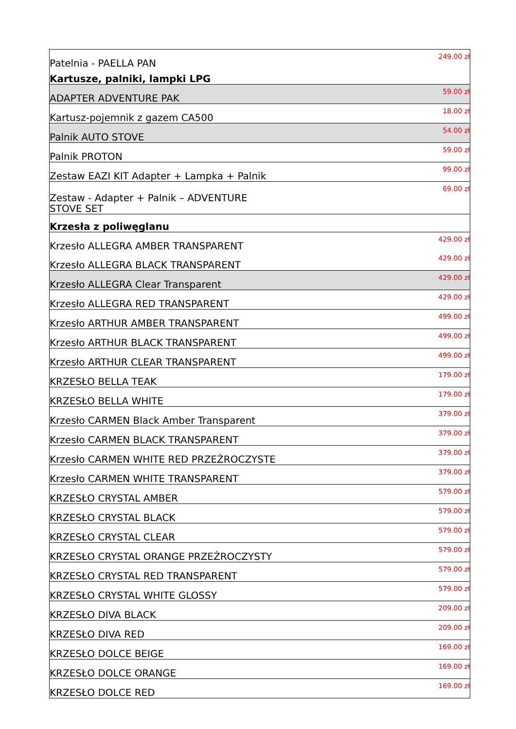| Patelnia - PAELLA PAN | 249.00 zł |
| Kartusze, palniki, lampki LPG | |
| ADAPTER ADVENTURE PAK | 59.00 zł |
| Kartusz-pojemnik z gazem CA500 | 18.00 zł |
| Palnik AUTO STOVE | 54.00 zł |
| Palnik PROTON | 59.00 zł |
| Zestaw EAZI KIT Adapter + Lampka + Palnik | 99.00 zł |
| Zestaw - Adapter + Palnik – ADVENTURE STOVE SET | 69.00 zł |
| Krzesła z poliwęglanu | |
| Krzesło ALLEGRA AMBER TRANSPARENT | 429.00 zł |
| Krzesło ALLEGRA BLACK TRANSPARENT | 429.00 zł |
| Krzesło ALLEGRA Clear Transparent | 429.00 zł |
| Krzesło ALLEGRA RED TRANSPARENT | 429.00 zł |
| Krzesło ARTHUR AMBER TRANSPARENT | 499.00 zł |
| Krzesło ARTHUR BLACK TRANSPARENT | 499.00 zł |
| Krzesło ARTHUR CLEAR TRANSPARENT | 499.00 zł |
| KRZESŁO BELLA TEAK | 179.00 zł |
| KRZESŁO BELLA WHITE | 179.00 zł |
| Krzesło CARMEN Black Amber Transparent | 379.00 zł |
| Krzesło CARMEN BLACK TRANSPARENT | 379.00 zł |
| Krzesło CARMEN WHITE RED PRZEŻROCZYSTE | 379.00 zł |
| Krzesło CARMEN WHITE TRANSPARENT | 379.00 zł |
| KRZESŁO CRYSTAL AMBER | 579.00 zł |
| KRZESŁO CRYSTAL BLACK | 579.00 zł |
| KRZESŁO CRYSTAL CLEAR | 579.00 zł |
| KRZESŁO CRYSTAL ORANGE PRZEŹROCZYSTY | 579.00 zł |
| KRZESŁO CRYSTAL RED TRANSPARENT | 579.00 zł |
| KRZESŁO CRYSTAL WHITE GLOSSY | 579.00 zł |
| KRZESŁO DIVA BLACK | 209.00 zł |
| KRZESŁO DIVA RED | 209.00 zł |
| KRZESŁO DOLCE BEIGE | 169.00 zł |
| KRZESŁO DOLCE ORANGE | 169.00 zł |
| KRZESŁO DOLCE RED | 169.00 zł |